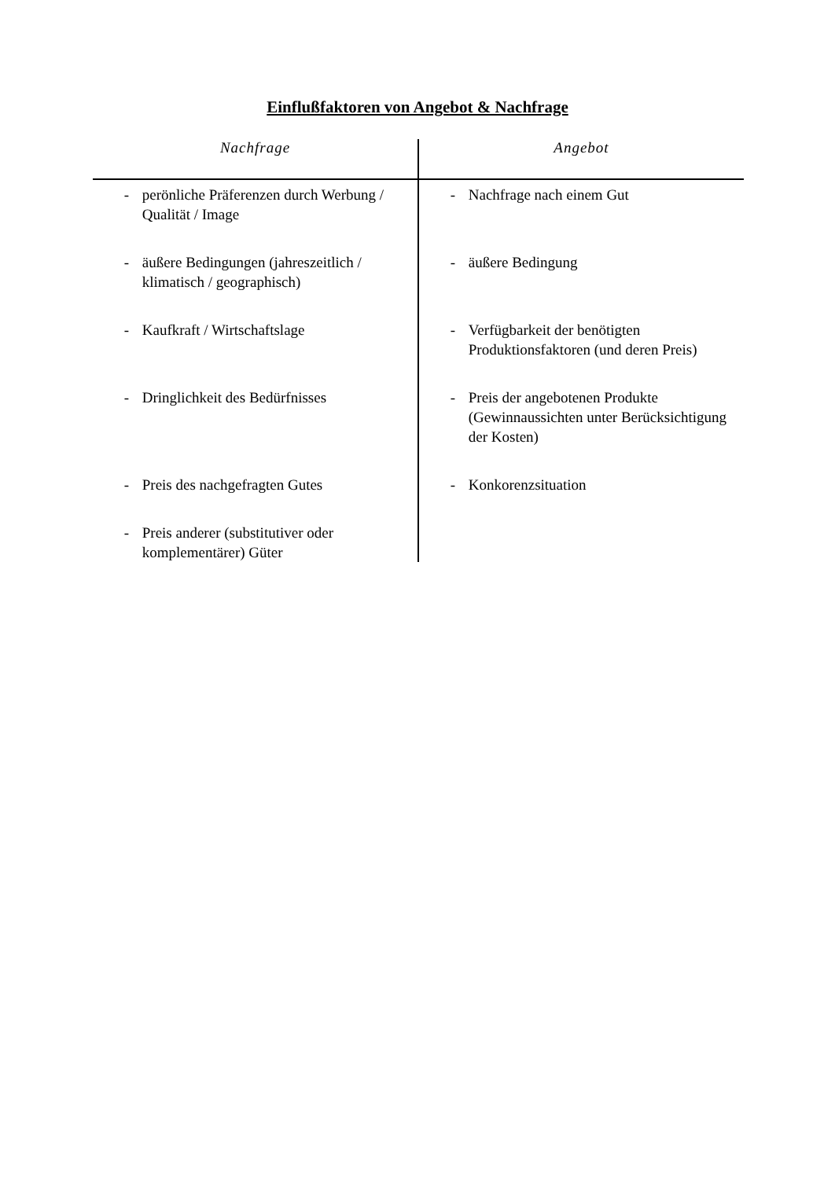Einflußfaktoren von Angebot & Nachfrage
| Nachfrage | Angebot |
| --- | --- |
| - perönliche Präferenzen durch Werbung / Qualität / Image | - Nachfrage nach einem Gut |
| - äußere Bedingungen (jahreszeitlich / klimatisch / geographisch) | - äußere Bedingung |
| - Kaufkraft / Wirtschaftslage | - Verfügbarkeit der benötigten Produktionsfaktoren (und deren Preis) |
| - Dringlichkeit des Bedürfnisses | - Preis der angebotenen Produkte (Gewinnaussichten unter Berücksichtigung der Kosten) |
| - Preis des nachgefragten Gutes | - Konkorenzsituation |
| - Preis anderer (substitutiver oder komplementärer) Güter | |